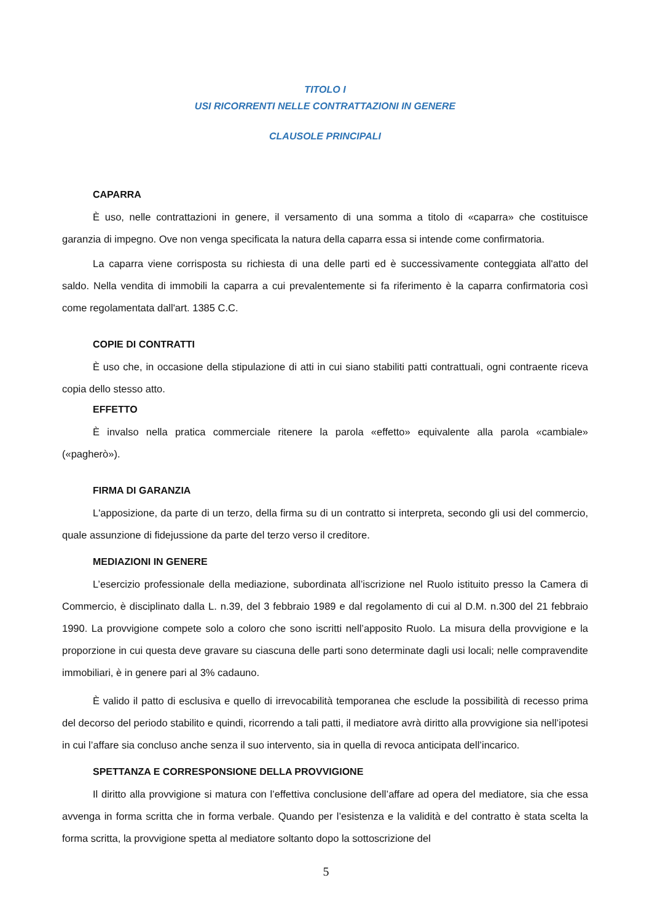TITOLO I
USI RICORRENTI NELLE CONTRATTAZIONI IN GENERE
CLAUSOLE PRINCIPALI
CAPARRA
È uso, nelle contrattazioni in genere, il versamento di una somma a titolo di «caparra» che costituisce garanzia di impegno. Ove non venga specificata la natura della caparra essa si intende come confirmatoria.
La caparra viene corrisposta su richiesta di una delle parti ed è successivamente conteggiata all'atto del saldo. Nella vendita di immobili la caparra a cui prevalentemente si fa riferimento è la caparra confirmatoria così come regolamentata dall'art. 1385 C.C.
COPIE DI CONTRATTI
È uso che, in occasione della stipulazione di atti in cui siano stabiliti patti contrattuali, ogni contraente riceva copia dello stesso atto.
EFFETTO
È invalso nella pratica commerciale ritenere la parola «effetto» equivalente alla parola «cambiale» («pagherò»).
FIRMA DI GARANZIA
L'apposizione, da parte di un terzo, della firma su di un contratto si interpreta, secondo gli usi del commercio, quale assunzione di fidejussione da parte del terzo verso il creditore.
MEDIAZIONI IN GENERE
L’esercizio professionale della mediazione, subordinata all’iscrizione nel Ruolo istituito presso la Camera di Commercio, è disciplinato dalla L. n.39, del 3 febbraio 1989 e dal regolamento di cui al D.M. n.300 del 21 febbraio 1990. La provvigione compete solo a coloro che sono iscritti nell’apposito Ruolo. La misura della provvigione e la proporzione in cui questa deve gravare su ciascuna delle parti sono determinate dagli usi locali; nelle compravendite immobiliari, è in genere pari al 3% cadauno.
È valido il patto di esclusiva e quello di irrevocabilità temporanea che esclude la possibilità di recesso prima del decorso del periodo stabilito e quindi, ricorrendo a tali patti, il mediatore avrà diritto alla provvigione sia nell’ipotesi in cui l’affare sia concluso anche senza il suo intervento, sia in quella di revoca anticipata dell’incarico.
SPETTANZA E CORRESPONSIONE DELLA PROVVIGIONE
Il diritto alla provvigione si matura con l’effettiva conclusione dell’affare ad opera del mediatore, sia che essa avvenga in forma scritta che in forma verbale. Quando per l’esistenza e la validità e del contratto è stata scelta la forma scritta, la provvigione spetta al mediatore soltanto dopo la sottoscrizione del
5